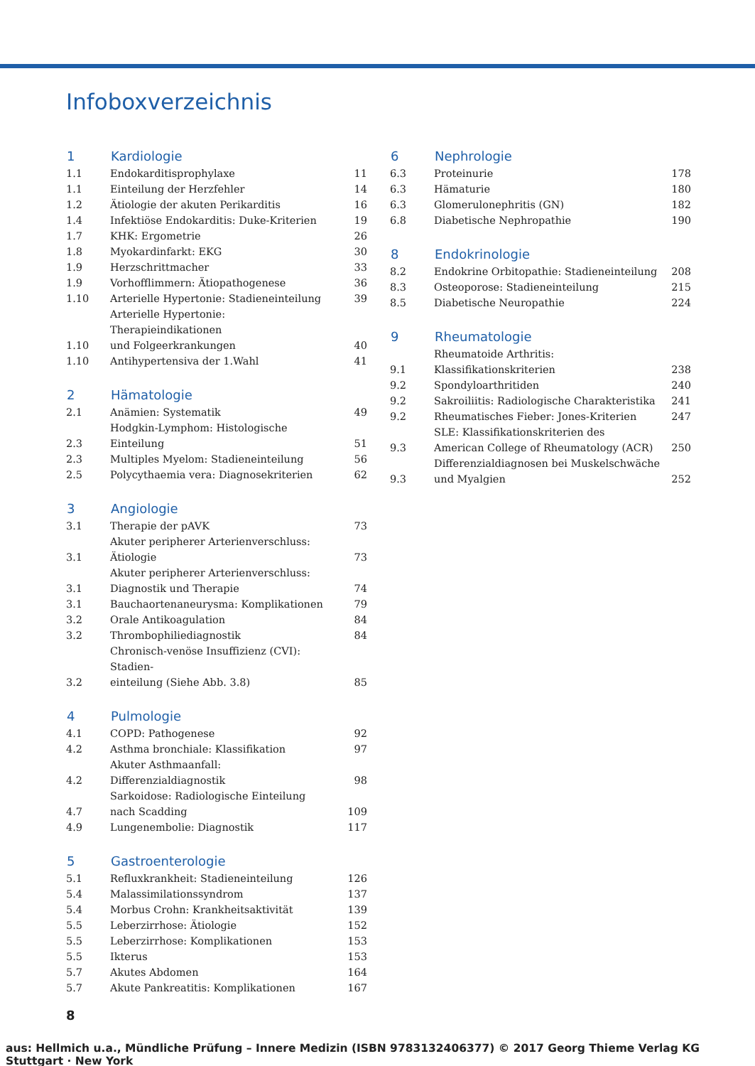Infoboxverzeichnis
| 1 | Kardiologie | |
| --- | --- | --- |
| 1.1 | Endokarditisprophylaxe | 11 |
| 1.1 | Einteilung der Herzfehler | 14 |
| 1.2 | Ätiologie der akuten Perikarditis | 16 |
| 1.4 | Infektiöse Endokarditis: Duke-Kriterien | 19 |
| 1.7 | KHK: Ergometrie | 26 |
| 1.8 | Myokardinfarkt: EKG | 30 |
| 1.9 | Herzschrittmacher | 33 |
| 1.9 | Vorhofflimmern: Ätiopathogenese | 36 |
| 1.10 | Arterielle Hypertonie: Stadieneinteilung | 39 |
| 1.10 | Arterielle Hypertonie: Therapieindikationen und Folgeerkrankungen | 40 |
| 1.10 | Antihypertensiva der 1.Wahl | 41 |
| 2 | Hämatologie | |
| --- | --- | --- |
| 2.1 | Anämien: Systematik | 49 |
| 2.3 | Hodgkin-Lymphom: Histologische Einteilung | 51 |
| 2.3 | Multiples Myelom: Stadieneinteilung | 56 |
| 2.5 | Polycythaemia vera: Diagnosekriterien | 62 |
| 3 | Angiologie | |
| --- | --- | --- |
| 3.1 | Therapie der pAVK | 73 |
| 3.1 | Akuter peripherer Arterienverschluss: Ätiologie | 73 |
| 3.1 | Akuter peripherer Arterienverschluss: Diagnostik und Therapie | 74 |
| 3.1 | Bauchaortenaneurysma: Komplikationen | 79 |
| 3.2 | Orale Antikoagulation | 84 |
| 3.2 | Thrombophiliediagnostik | 84 |
| 3.2 | Chronisch-venöse Insuffizienz (CVI): Stadien- einteilung (Siehe Abb. 3.8) | 85 |
| 4 | Pulmologie | |
| --- | --- | --- |
| 4.1 | COPD: Pathogenese | 92 |
| 4.2 | Asthma bronchiale: Klassifikation | 97 |
| 4.2 | Akuter Asthmaanfall: Differenzialdiagnostik | 98 |
| 4.7 | Sarkoidose: Radiologische Einteilung nach Scadding | 109 |
| 4.9 | Lungenembolie: Diagnostik | 117 |
| 5 | Gastroenterologie | |
| --- | --- | --- |
| 5.1 | Refluxkrankheit: Stadieneinteilung | 126 |
| 5.4 | Malassimilationssyndrom | 137 |
| 5.4 | Morbus Crohn: Krankheitsaktivität | 139 |
| 5.5 | Leberzirrhose: Ätiologie | 152 |
| 5.5 | Leberzirrhose: Komplikationen | 153 |
| 5.5 | Ikterus | 153 |
| 5.7 | Akutes Abdomen | 164 |
| 5.7 | Akute Pankreatitis: Komplikationen | 167 |
| 6 | Nephrologie | |
| --- | --- | --- |
| 6.3 | Proteinurie | 178 |
| 6.3 | Hämaturie | 180 |
| 6.3 | Glomerulonephritis (GN) | 182 |
| 6.8 | Diabetische Nephropathie | 190 |
| 8 | Endokrinologie | |
| --- | --- | --- |
| 8.2 | Endokrine Orbitopathie: Stadieneinteilung | 208 |
| 8.3 | Osteoporose: Stadieneinteilung | 215 |
| 8.5 | Diabetische Neuropathie | 224 |
| 9 | Rheumatologie | |
| --- | --- | --- |
| 9.1 | Rheumatoide Arthritis: Klassifikationskriterien | 238 |
| 9.2 | Spondyloarthritiden | 240 |
| 9.2 | Sakroiliitis: Radiologische Charakteristika | 241 |
| 9.2 | Rheumatisches Fieber: Jones-Kriterien | 247 |
| 9.3 | SLE: Klassifikationskriterien des American College of Rheumatology (ACR) | 250 |
| 9.3 | Differenzialdiagnosen bei Muskelschwäche und Myalgien | 252 |
8
aus: Hellmich u.a., Mündliche Prüfung – Innere Medizin (ISBN 9783132406377) © 2017 Georg Thieme Verlag KG Stuttgart · New York